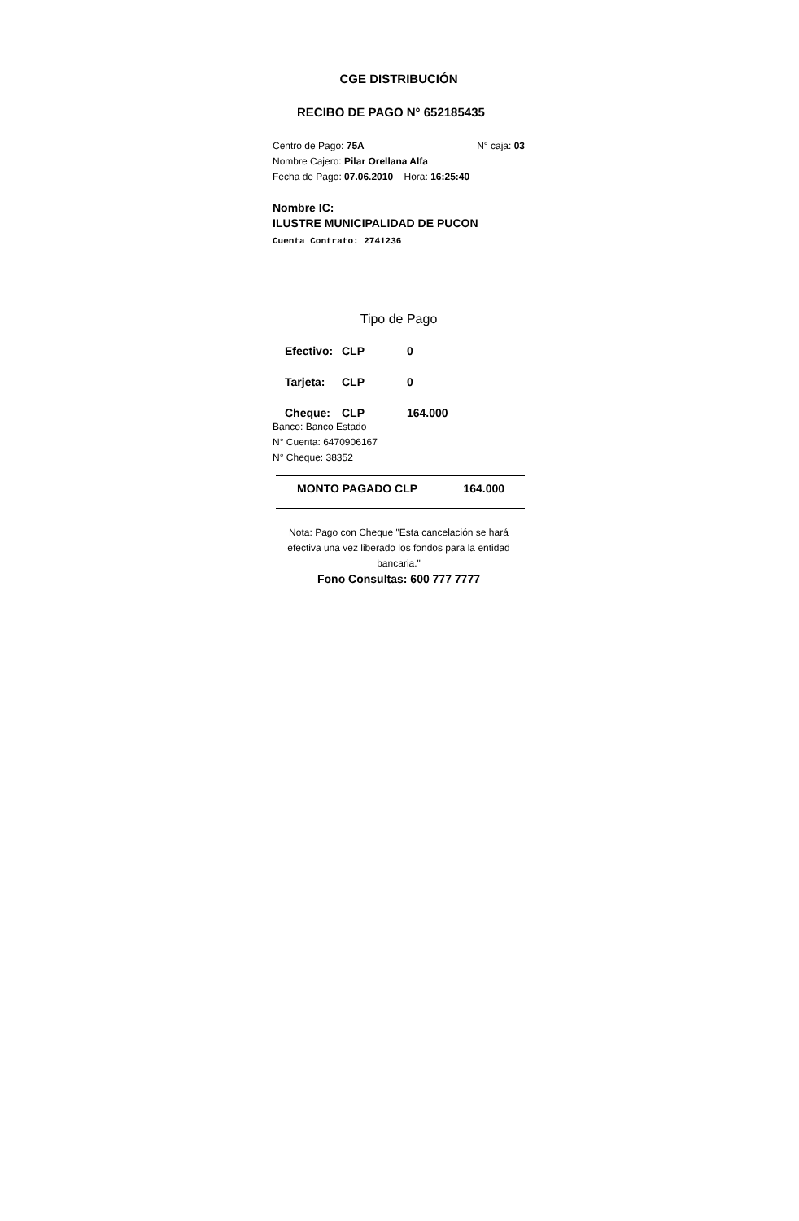CGE DISTRIBUCIÓN
RECIBO DE PAGO N° 652185435
Centro de Pago: 75A N° caja: 03
Nombre Cajero: Pilar Orellana Alfa
Fecha de Pago: 07.06.2010 Hora: 16:25:40
Nombre IC:
ILUSTRE MUNICIPALIDAD DE PUCON
Cuenta Contrato: 2741236
Tipo de Pago
Efectivo: CLP 0
Tarjeta: CLP 0
Cheque: CLP 164.000
Banco: Banco Estado
N° Cuenta: 6470906167
N° Cheque: 38352
MONTO PAGADO CLP 164.000
Nota: Pago con Cheque "Esta cancelación se hará efectiva una vez liberado los fondos para la entidad bancaria."
Fono Consultas: 600 777 7777